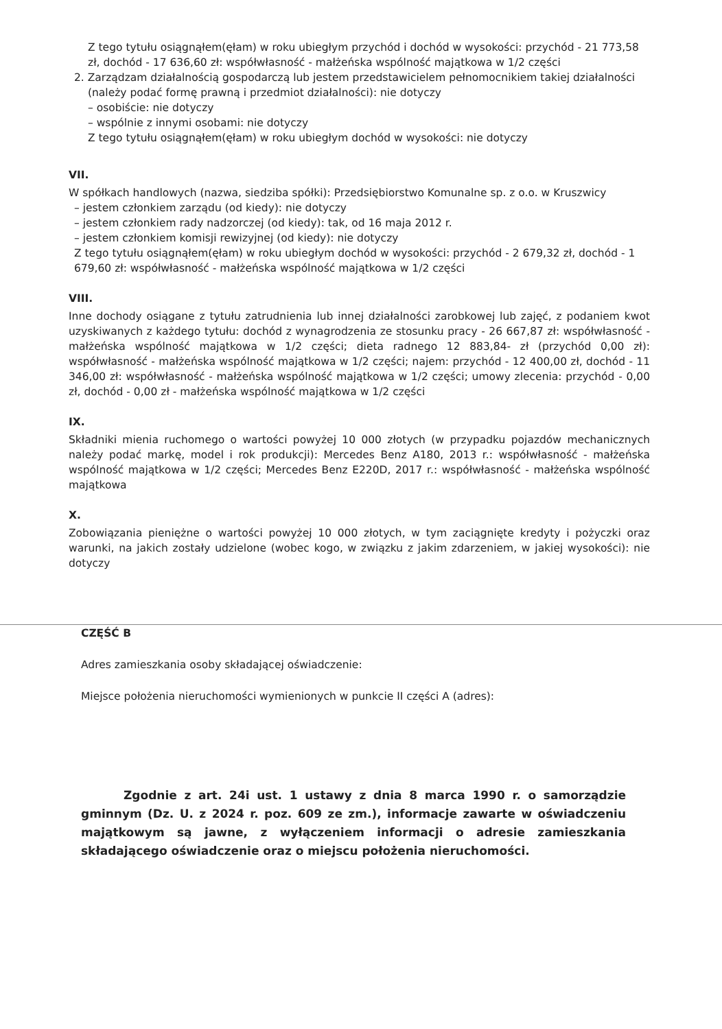Z tego tytułu osiągnąłem(ęłam) w roku ubiegłym przychód i dochód w wysokości: przychód - 21 773,58 zł, dochód - 17 636,60 zł: współwłasność - małżeńska wspólność majątkowa w 1/2 części
2. Zarządzam działalnością gospodarczą lub jestem przedstawicielem pełnomocnikiem takiej działalności
(należy podać formę prawną i przedmiot działalności): nie dotyczy
– osobiście: nie dotyczy
– wspólnie z innymi osobami: nie dotyczy
Z tego tytułu osiągnąłem(ęłam) w roku ubiegłym dochód w wysokości: nie dotyczy
VII.
W spółkach handlowych (nazwa, siedziba spółki): Przedsiębiorstwo Komunalne sp. z o.o. w Kruszwicy
– jestem członkiem zarządu (od kiedy): nie dotyczy
– jestem członkiem rady nadzorczej (od kiedy): tak, od 16 maja 2012 r.
– jestem członkiem komisji rewizyjnej (od kiedy): nie dotyczy
Z tego tytułu osiągnąłem(ęłam) w roku ubiegłym dochód w wysokości: przychód - 2 679,32 zł, dochód - 1 679,60 zł: współwłasność - małżeńska wspólność majątkowa w 1/2 części
VIII.
Inne dochody osiągane z tytułu zatrudnienia lub innej działalności zarobkowej lub zajęć, z podaniem kwot uzyskiwanych z każdego tytułu: dochód z wynagrodzenia ze stosunku pracy - 26 667,87 zł: współwłasność - małżeńska wspólność majątkowa w 1/2 części; dieta radnego 12 883,84- zł (przychód 0,00 zł): współwłasność - małżeńska wspólność majątkowa w 1/2 części; najem: przychód - 12 400,00 zł, dochód - 11 346,00 zł: współwłasność - małżeńska wspólność majątkowa w 1/2 części; umowy zlecenia: przychód - 0,00 zł, dochód - 0,00 zł - małżeńska wspólność majątkowa w 1/2 części
IX.
Składniki mienia ruchomego o wartości powyżej 10 000 złotych (w przypadku pojazdów mechanicznych należy podać markę, model i rok produkcji): Mercedes Benz A180, 2013 r.: współwłasność - małżeńska wspólność majątkowa w 1/2 części; Mercedes Benz E220D, 2017 r.: współwłasność - małżeńska wspólność majątkowa
X.
Zobowiązania pieniężne o wartości powyżej 10 000 złotych, w tym zaciągnięte kredyty i pożyczki oraz warunki, na jakich zostały udzielone (wobec kogo, w związku z jakim zdarzeniem, w jakiej wysokości): nie dotyczy
CZĘŚĆ B
Adres zamieszkania osoby składającej oświadczenie:
Miejsce położenia nieruchomości wymienionych w punkcie II części A (adres):
Zgodnie z art. 24i ust. 1 ustawy z dnia 8 marca 1990 r. o samorządzie gminnym (Dz. U. z 2024 r. poz. 609 ze zm.), informacje zawarte w oświadczeniu majątkowym są jawne, z wyłączeniem informacji o adresie zamieszkania składającego oświadczenie oraz o miejscu położenia nieruchomości.